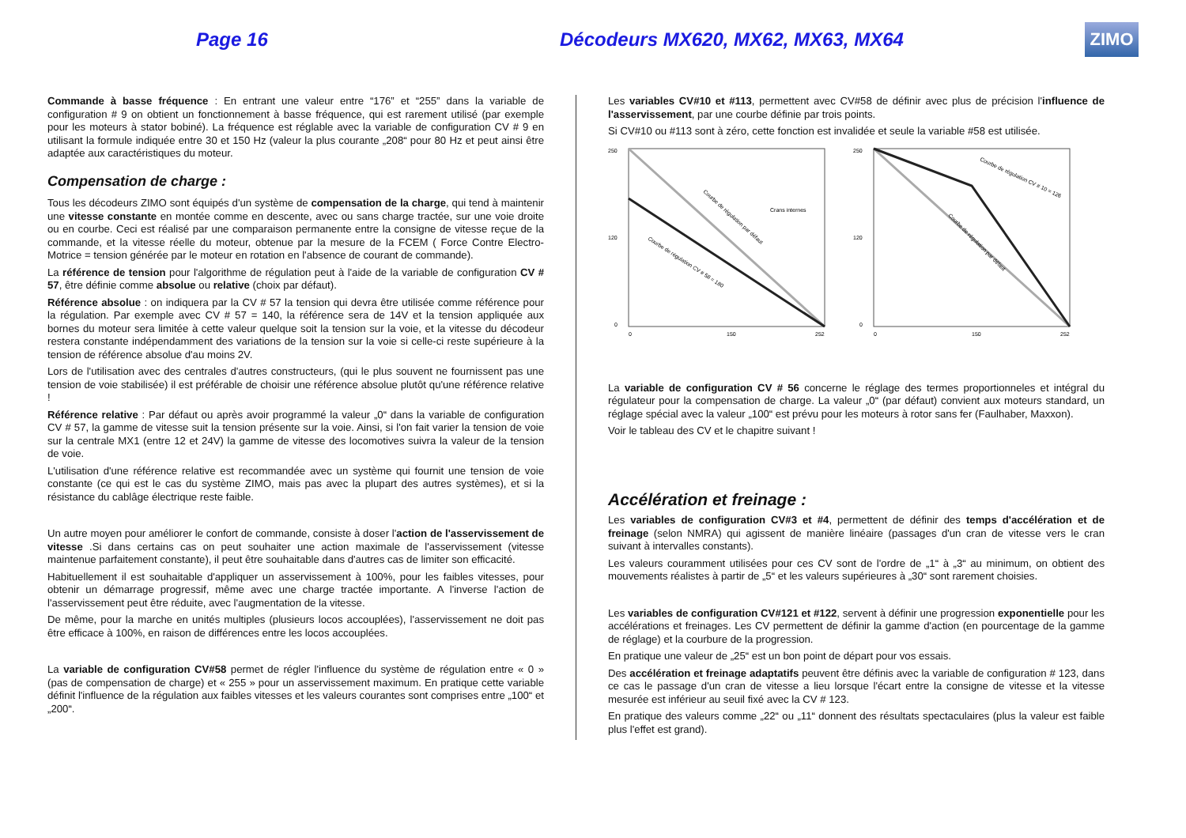Page 16
Décodeurs MX620, MX62, MX63, MX64
ZIMO
Commande à basse fréquence : En entrant une valeur entre “176” et “255” dans la variable de configuration # 9 on obtient un fonctionnement à basse fréquence, qui est rarement utilisé (par exemple pour les moteurs à stator bobiné). La fréquence est réglable avec la variable de configuration CV # 9 en utilisant la formule indiquée entre 30 et 150 Hz (valeur la plus courante „208“ pour 80 Hz et peut ainsi être adaptée aux caractéristiques du moteur.
Compensation de charge :
Tous les décodeurs ZIMO sont équipés d'un système de compensation de la charge, qui tend à maintenir une vitesse constante en montée comme en descente, avec ou sans charge tractée, sur une voie droite ou en courbe. Ceci est réalisé par une comparaison permanente entre la consigne de vitesse reçue de la commande, et la vitesse réelle du moteur, obtenue par la mesure de la FCEM ( Force Contre Electro-Motrice = tension générée par le moteur en rotation en l'absence de courant de commande).
La référence de tension pour l'algorithme de régulation peut à l'aide de la variable de configuration CV # 57, être définie comme absolue ou relative (choix par défaut).
Référence absolue : on indiquera par la CV # 57 la tension qui devra être utilisée comme référence pour la régulation. Par exemple avec CV # 57 = 140, la référence sera de 14V et la tension appliquée aux bornes du moteur sera limitée à cette valeur quelque soit la tension sur la voie, et la vitesse du décodeur restera constante indépendamment des variations de la tension sur la voie si celle-ci reste supérieure à la tension de référence absolue d'au moins 2V.
Lors de l'utilisation avec des centrales d'autres constructeurs, (qui le plus souvent ne fournissent pas une tension de voie stabilisée) il est préférable de choisir une référence absolue plutôt qu'une référence relative !
Référence relative : Par défaut ou après avoir programmé la valeur „0“ dans la variable de configuration CV # 57, la gamme de vitesse suit la tension présente sur la voie. Ainsi, si l'on fait varier la tension de voie sur la centrale MX1 (entre 12 et 24V) la gamme de vitesse des locomotives suivra la valeur de la tension de voie.
L'utilisation d'une référence relative est recommandée avec un système qui fournit une tension de voie constante (ce qui est le cas du système ZIMO, mais pas avec la plupart des autres systèmes), et si la résistance du cablâge électrique reste faible.
Un autre moyen pour améliorer le confort de commande, consiste à doser l'action de l'asservissement de vitesse .Si dans certains cas on peut souhaiter une action maximale de l'asservissement (vitesse maintenue parfaitement constante), il peut être souhaitable dans d'autres cas de limiter son efficacité.
Habituellement il est souhaitable d'appliquer un asservissement à 100%, pour les faibles vitesses, pour obtenir un démarrage progressif, même avec une charge tractée importante. A l'inverse l'action de l'asservissement peut être réduite, avec l'augmentation de la vitesse.
De même, pour la marche en unités multiples (plusieurs locos accouplées), l'asservissement ne doit pas être efficace à 100%, en raison de différences entre les locos accouplées.
La variable de configuration CV#58 permet de régler l'influence du système de régulation entre « 0 » (pas de compensation de charge) et « 255 » pour un asservissement maximum. En pratique cette variable définit l'influence de la régulation aux faibles vitesses et les valeurs courantes sont comprises entre „100“ et „200“.
Les variables CV#10 et #113, permettent avec CV#58 de définir avec plus de précision l'influence de l'asservissement, par une courbe définie par trois points.
Si CV#10 ou #113 sont à zéro, cette fonction est invalidée et seule la variable #58 est utilisée.
250
120
0
0
150
252
Courbe de régulation par défaut
Courbe de régulation CV # 58 = 180
Crans internes
250
120
0
0
150
252
Courbe de régulation CV # 10 = 126
Courbe de régulation par défaut
La variable de configuration CV # 56 concerne le réglage des termes proportionneles et intégral du régulateur pour la compensation de charge. La valeur „0“ (par défaut) convient aux moteurs standard, un réglage spécial avec la valeur „100“ est prévu pour les moteurs à rotor sans fer (Faulhaber, Maxxon).
Voir le tableau des CV et le chapitre suivant !
Accélération et freinage :
Les variables de configuration CV#3 et #4, permettent de définir des temps d'accélération et de freinage (selon NMRA) qui agissent de manière linéaire (passages d'un cran de vitesse vers le cran suivant à intervalles constants).
Les valeurs couramment utilisées pour ces CV sont de l'ordre de „1“ à „3“ au minimum, on obtient des mouvements réalistes à partir de „5“ et les valeurs supérieures à „30“ sont rarement choisies.
Les variables de configuration CV#121 et #122, servent à définir une progression exponentielle pour les accélérations et freinages. Les CV permettent de définir la gamme d'action (en pourcentage de la gamme de réglage) et la courbure de la progression.
En pratique une valeur de „25“ est un bon point de départ pour vos essais.
Des accélération et freinage adaptatifs peuvent être définis avec la variable de configuration # 123, dans ce cas le passage d'un cran de vitesse a lieu lorsque l'écart entre la consigne de vitesse et la vitesse mesurée est inférieur au seuil fixé avec la CV # 123.
En pratique des valeurs comme „22“ ou „11“ donnent des résultats spectaculaires (plus la valeur est faible plus l'effet est grand).